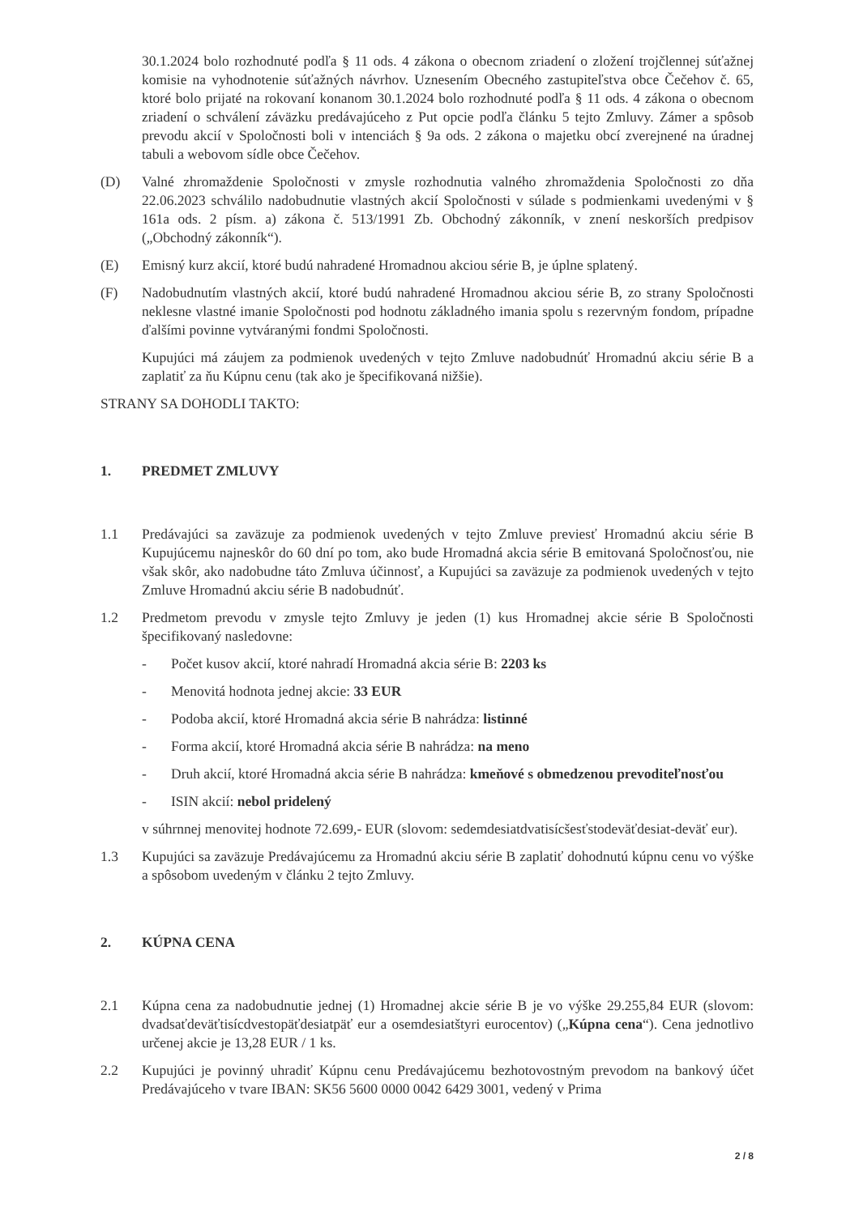30.1.2024 bolo rozhodnuté podľa § 11 ods. 4 zákona o obecnom zriadení o zložení trojčlennej súťažnej komisie na vyhodnotenie súťažných návrhov. Uznesením Obecného zastupiteľstva obce Čečehov č. 65, ktoré bolo prijaté na rokovaní konanom 30.1.2024 bolo rozhodnuté podľa § 11 ods. 4 zákona o obecnom zriadení o schválení záväzku predávajúceho z Put opcie podľa článku 5 tejto Zmluvy. Zámer a spôsob prevodu akcií v Spoločnosti boli v intenciách § 9a ods. 2 zákona o majetku obcí zverejnené na úradnej tabuli a webovom sídle obce Čečehov.
(D) Valné zhromaždenie Spoločnosti v zmysle rozhodnutia valného zhromaždenia Spoločnosti zo dňa 22.06.2023 schválilo nadobudnutie vlastných akcií Spoločnosti v súlade s podmienkami uvedenými v § 161a ods. 2 písm. a) zákona č. 513/1991 Zb. Obchodný zákonník, v znení neskorších predpisov („Obchodný zákonník“).
(E) Emisný kurz akcií, ktoré budú nahradené Hromadnou akciou série B, je úplne splatený.
(F) Nadobudnutím vlastných akcií, ktoré budú nahradené Hromadnou akciou série B, zo strany Spoločnosti neklesne vlastné imanie Spoločnosti pod hodnotu základného imania spolu s rezervným fondom, prípadne ďalšími povinne vytváranými fondmi Spoločnosti.
Kupujúci má záujem za podmienok uvedených v tejto Zmluve nadobudnúť Hromadnú akciu série B a zaplatiť za ňu Kúpnu cenu (tak ako je špecifikovaná nižšie).
STRANY SA DOHODLI TAKTO:
1. PREDMET ZMLUVY
1.1 Predávajúci sa zaväzuje za podmienok uvedených v tejto Zmluve previesť Hromadnú akciu série B Kupujúcemu najneskôr do 60 dní po tom, ako bude Hromadná akcia série B emitovaná Spoločnosťou, nie však skôr, ako nadobudne táto Zmluva účinnosť, a Kupujúci sa zaväzuje za podmienok uvedených v tejto Zmluve Hromadnú akciu série B nadobudnúť.
1.2 Predmetom prevodu v zmysle tejto Zmluvy je jeden (1) kus Hromadnej akcie série B Spoločnosti špecifikovaný nasledovne:
- Počet kusov akcií, ktoré nahradí Hromadná akcia série B: 2203 ks
- Menovitá hodnota jednej akcie: 33 EUR
- Podoba akcií, ktoré Hromadná akcia série B nahrádza: listinné
- Forma akcií, ktoré Hromadná akcia série B nahrádza: na meno
- Druh akcií, ktoré Hromadná akcia série B nahrádza: kmeňové s obmedzenou prevoditeľnosťou
- ISIN akcií: nebol pridelený
v súhrnnej menovitej hodnote 72.699,- EUR (slovom: sedemdesiatdvatisícšesťstodeväťdesiat-deväť eur).
1.3 Kupujúci sa zaväzuje Predávajúcemu za Hromadnú akciu série B zaplatiť dohodnutú kúpnu cenu vo výške a spôsobom uvedeným v článku 2 tejto Zmluvy.
2. KÚPNA CENA
2.1 Kúpna cena za nadobudnutie jednej (1) Hromadnej akcie série B je vo výške 29.255,84 EUR (slovom: dvadsaťdeväťtisícdvestopäťdesiatpäť eur a osemdesiatštyri eurocentov) („Kúpna cena“). Cena jednotlivo určenej akcie je 13,28 EUR / 1 ks.
2.2 Kupujúci je povinný uhradiť Kúpnu cenu Predávajúcemu bezhotovostným prevodom na bankový účet Predávajúceho v tvare IBAN: SK56 5600 0000 0042 6429 3001, vedený v Prima
2 / 8